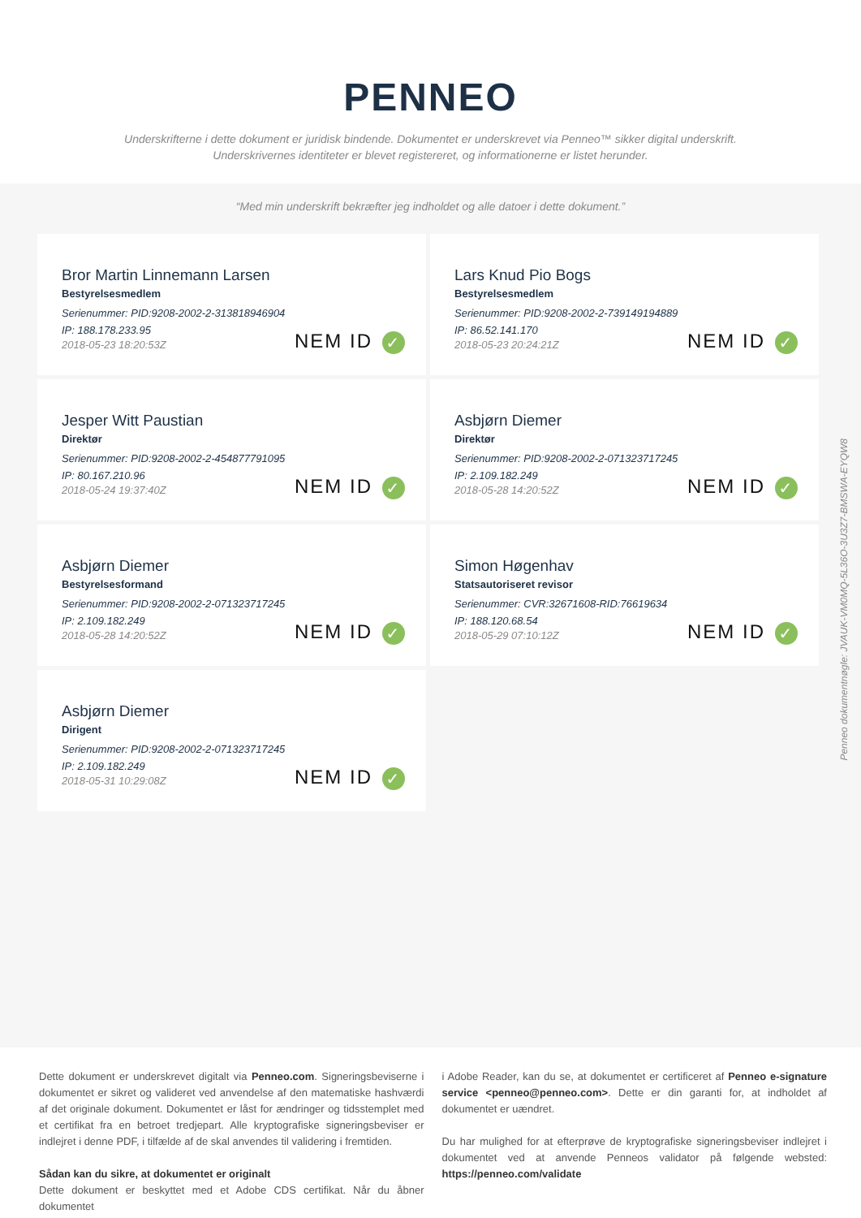PENNEO
Underskrifterne i dette dokument er juridisk bindende. Dokumentet er underskrevet via Penneo™ sikker digital underskrift.
Underskrivernes identiteter er blevet registereret, og informationerne er listet herunder.
“Med min underskrift bekræfter jeg indholdet og alle datoer i dette dokument.”
Bror Martin Linnemann Larsen
Bestyrelsesmedlem
Serienummer: PID:9208-2002-2-313818946904
IP: 188.178.233.95
2018-05-23 18:20:53Z
NEM ID ✓
Lars Knud Pio Bogs
Bestyrelsesmedlem
Serienummer: PID:9208-2002-2-739149194889
IP: 86.52.141.170
2018-05-23 20:24:21Z
NEM ID ✓
Jesper Witt Paustian
Direktør
Serienummer: PID:9208-2002-2-454877791095
IP: 80.167.210.96
2018-05-24 19:37:40Z
NEM ID ✓
Asbjørn Diemer
Direktør
Serienummer: PID:9208-2002-2-071323717245
IP: 2.109.182.249
2018-05-28 14:20:52Z
NEM ID ✓
Asbjørn Diemer
Bestyrelsesformand
Serienummer: PID:9208-2002-2-071323717245
IP: 2.109.182.249
2018-05-28 14:20:52Z
NEM ID ✓
Simon Høgenhav
Statsautoriseret revisor
Serienummer: CVR:32671608-RID:76619634
IP: 188.120.68.54
2018-05-29 07:10:12Z
NEM ID ✓
Asbjørn Diemer
Dirigent
Serienummer: PID:9208-2002-2-071323717245
IP: 2.109.182.249
2018-05-31 10:29:08Z
NEM ID ✓
Penneo dokumentnøgle: JVAUK-VM0MQ-5L36O-3U3Z7-BMSWA-EYQW8
Dette dokument er underskrevet digitalt via Penneo.com. Signeringsbeviserne i dokumentet er sikret og valideret ved anvendelse af den matematiske hashværdi af det originale dokument. Dokumentet er låst for ændringer og tidsstemplet med et certifikat fra en betroet tredjepart. Alle kryptografiske signeringsbeviser er indlejret i denne PDF, i tilfælde af de skal anvendes til validering i fremtiden.
Sådan kan du sikre, at dokumentet er originalt
Dette dokument er beskyttet med et Adobe CDS certifikat. Når du åbner dokumentet
i Adobe Reader, kan du se, at dokumentet er certificeret af Penneo e-signature service <penneo@penneo.com>. Dette er din garanti for, at indholdet af dokumentet er uændret.
Du har mulighed for at efterprøve de kryptografiske signeringsbeviser indlejret i dokumentet ved at anvende Penneos validator på følgende websted: https://penneo.com/validate